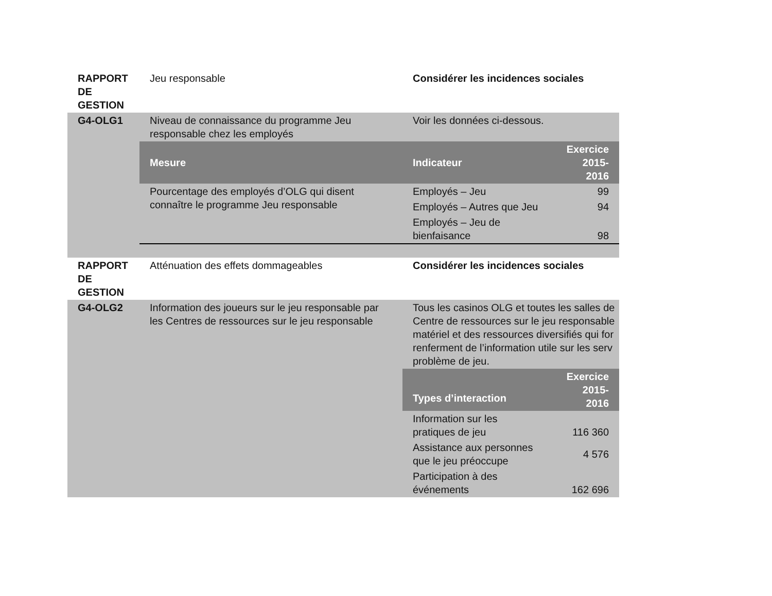| RAPPORT DE GESTION | Jeu responsable | Considérer les incidences sociales | |
| G4-OLG1 | Niveau de connaissance du programme Jeu responsable chez les employés | Voir les données ci-dessous. | |
| | Mesure | Indicateur | Exercice 2015-2016 |
| | Pourcentage des employés d’OLG qui disent connaître le programme Jeu responsable | Employés – Jeu | 99 |
| | | Employés – Autres que Jeu | 94 |
| | | Employés – Jeu de bienfaisance | 98 |
| RAPPORT DE GESTION | Atténuation des effets dommageables | Considérer les incidences sociales | |
| G4-OLG2 | Information des joueurs sur le jeu responsable par les Centres de ressources sur le jeu responsable | Tous les casinos OLG et toutes les salles de Centre de ressources sur le jeu responsable matériel et des ressources diversifiés qui for renferment de l’information utile sur les serv problème de jeu. | |
| | | Types d’interaction | Exercice 2015-2016 |
| | | Information sur les pratiques de jeu | 116 360 |
| | | Assistance aux personnes que le jeu préoccupe | 4 576 |
| | | Participation à des événements | 162 696 |